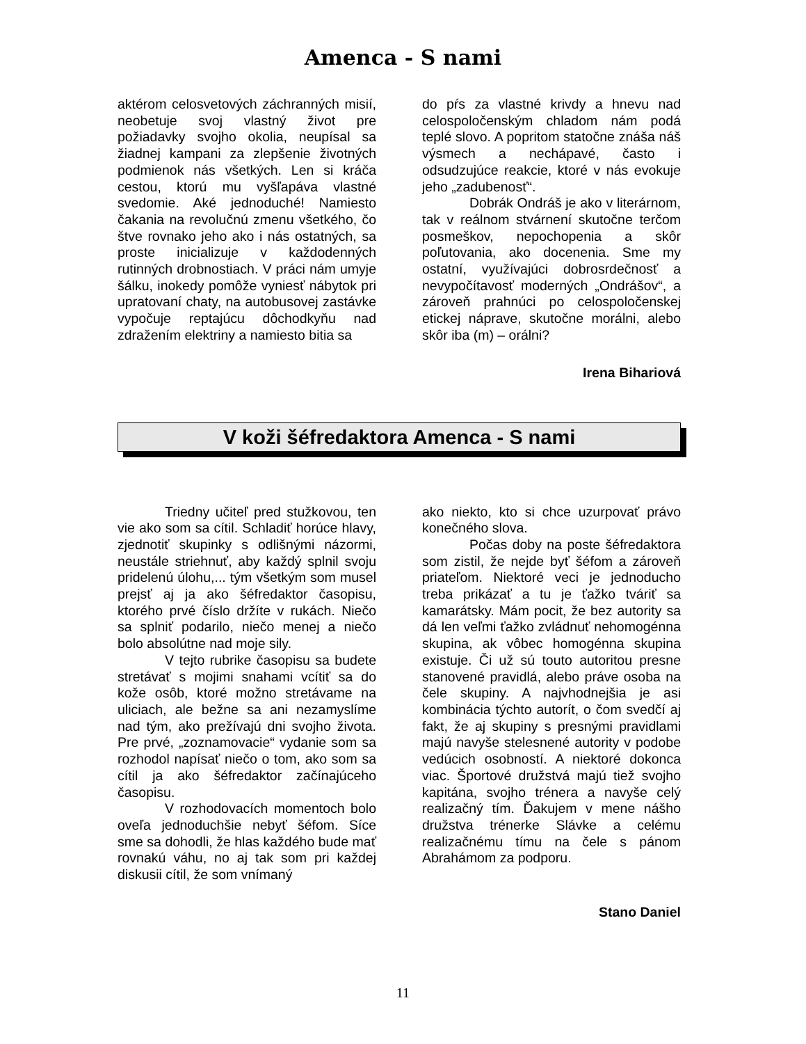Amenca - S nami
aktérom celosvetových záchranných misií, neobetuje svoj vlastný život pre požiadavky svojho okolia, neupísal sa žiadnej kampani za zlepšenie životných podmienok nás všetkých. Len si kráča cestou, ktorú mu vyšľapáva vlastné svedomie. Aké jednoduché! Namiesto čakania na revolučnú zmenu všetkého, čo štve rovnako jeho ako i nás ostatných, sa proste inicializuje v každodenných rutinných drobnostiach. V práci nám umyje šálku, inokedy pomôže vyniesť nábytok pri upratovaní chaty, na autobusovej zastávke vypočuje reptajúcu dôchodkyňu nad zdražením elektriny a namiesto bitia sa
do pŕs za vlastné krivdy a hnevu nad celospoločenským chladom nám podá teplé slovo. A popritom statočne znáša náš výsmech a nechápavé, často i odsudzujúce reakcie, ktoré v nás evokuje jeho „zadubenosť“.
Dobrák Ondráš je ako v literárnom, tak v reálnom stvárnení skutočne terčom posmeškov, nepochopenia a skôr poľutovania, ako docenenia. Sme my ostatní, využívajúci dobrosrdečnosť a nevypočítavosť moderných „Ondrášov“, a zároveň prahnúci po celospoločenskej etickej náprave, skutočne morálni, alebo skôr iba (m) – orálni?
Irena Bihariová
V koži šéfredaktora Amenca - S nami
Triedny učiteľ pred stužkovou, ten vie ako som sa cítil. Schladiť horúce hlavy, zjednotiť skupinky s odlišnými názormi, neustále striehnuť, aby každý splnil svoju pridelenú úlohu,... tým všetkým som musel prejsť aj ja ako šéfredaktor časopisu, ktorého prvé číslo držíte v rukách. Niečo sa splniť podarilo, niečo menej a niečo bolo absolútne nad moje sily.
V tejto rubrike časopisu sa budete stretávať s mojimi snahami vcítiť sa do kože osôb, ktoré možno stretávame na uliciach, ale bežne sa ani nezamyslíme nad tým, ako prežívajú dni svojho života. Pre prvé, „zoznamovacie“ vydanie som sa rozhodol napísať niečo o tom, ako som sa cítil ja ako šéfredaktor začínajúceho časopisu.
V rozhodovacích momentoch bolo oveľa jednoduchšie nebyť šéfom. Síce sme sa dohodli, že hlas každého bude mať rovnakú váhu, no aj tak som pri každej diskusii cítil, že som vnímaný
ako niekto, kto si chce uzurpovať právo konečného slova.
Počas doby na poste šéfredaktora som zistil, že nejde byť šéfom a zároveň priateľom. Niektoré veci je jednoducho treba prikázať a tu je ťažko tváriť sa kamarátsky. Mám pocit, že bez autority sa dá len veľmi ťažko zvládnuť nehomogénna skupina, ak vôbec homogénna skupina existuje. Či už sú touto autoritou presne stanovené pravidlá, alebo práve osoba na čele skupiny. A najvhodnejšia je asi kombinácia týchto autorít, o čom svedčí aj fakt, že aj skupiny s presnými pravidlami majú navyše stelesnené autority v podobe vedúcich osobností. A niektoré dokonca viac. Športové družstvá majú tiež svojho kapitána, svojho trénera a navyše celý realizačný tím. Ďakujem v mene nášho družstva trénerke Slávke a celému realizačnému tímu na čele s pánom Abrahámom za podporu.
Stano Daniel
11